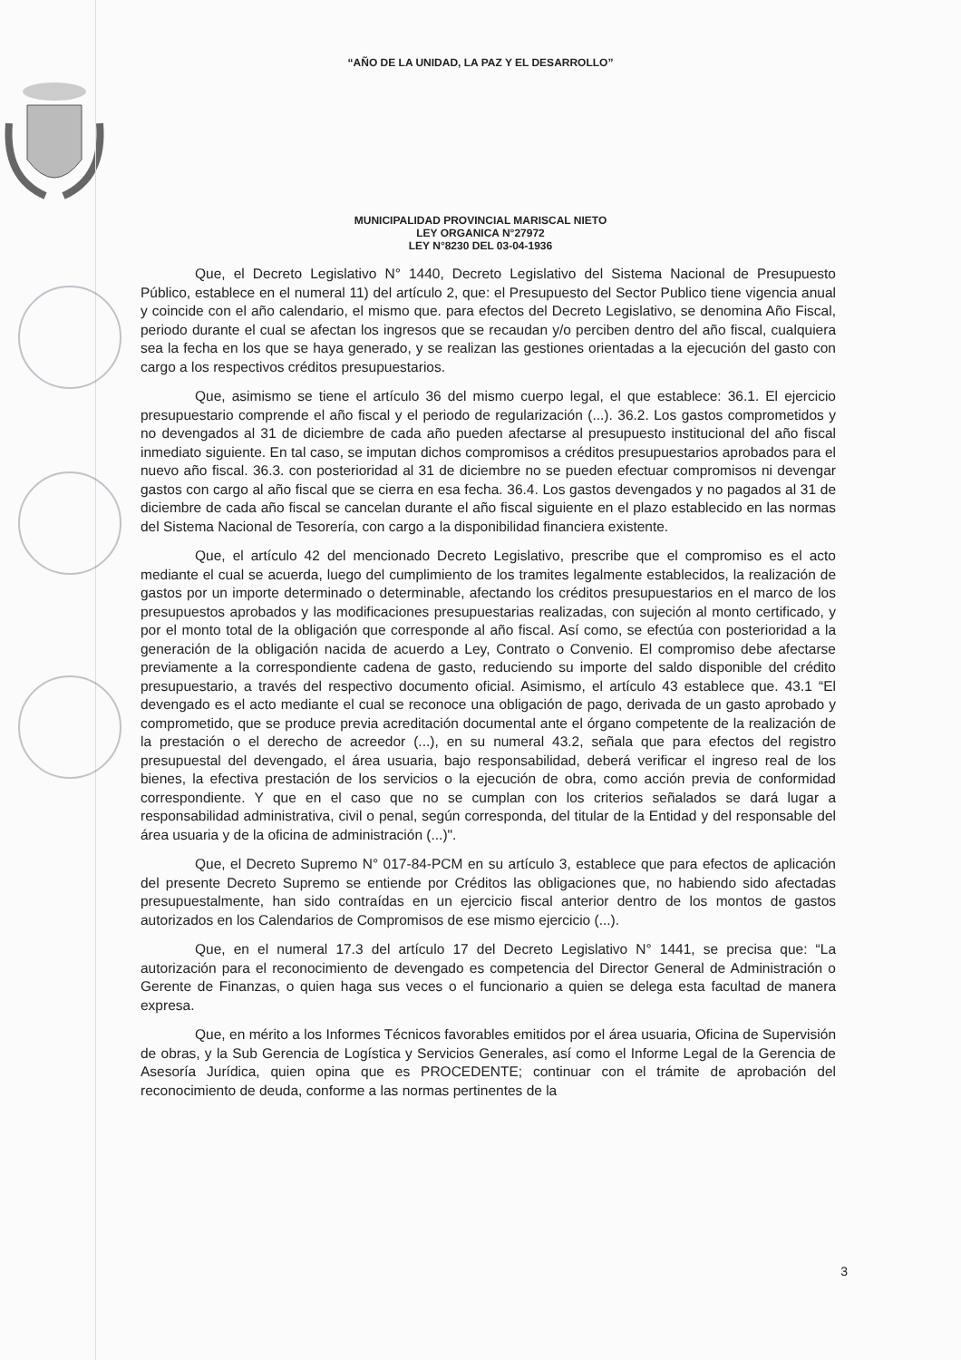“AÑO DE LA UNIDAD, LA PAZ Y EL DESARROLLO”
MUNICIPALIDAD PROVINCIAL MARISCAL NIETO
LEY ORGANICA N°27972
LEY N°8230 DEL 03-04-1936
Que, el Decreto Legislativo N° 1440, Decreto Legislativo del Sistema Nacional de Presupuesto Público, establece en el numeral 11) del artículo 2, que: el Presupuesto del Sector Publico tiene vigencia anual y coincide con el año calendario, el mismo que. para efectos del Decreto Legislativo, se denomina Año Fiscal, periodo durante el cual se afectan los ingresos que se recaudan y/o perciben dentro del año fiscal, cualquiera sea la fecha en los que se haya generado, y se realizan las gestiones orientadas a la ejecución del gasto con cargo a los respectivos créditos presupuestarios.
Que, asimismo se tiene el artículo 36 del mismo cuerpo legal, el que establece: 36.1. El ejercicio presupuestario comprende el año fiscal y el periodo de regularización (...). 36.2. Los gastos comprometidos y no devengados al 31 de diciembre de cada año pueden afectarse al presupuesto institucional del año fiscal inmediato siguiente. En tal caso, se imputan dichos compromisos a créditos presupuestarios aprobados para el nuevo año fiscal. 36.3. con posterioridad al 31 de diciembre no se pueden efectuar compromisos ni devengar gastos con cargo al año fiscal que se cierra en esa fecha. 36.4. Los gastos devengados y no pagados al 31 de diciembre de cada año fiscal se cancelan durante el año fiscal siguiente en el plazo establecido en las normas del Sistema Nacional de Tesorería, con cargo a la disponibilidad financiera existente.
Que, el artículo 42 del mencionado Decreto Legislativo, prescribe que el compromiso es el acto mediante el cual se acuerda, luego del cumplimiento de los tramites legalmente establecidos, la realización de gastos por un importe determinado o determinable, afectando los créditos presupuestarios en el marco de los presupuestos aprobados y las modificaciones presupuestarias realizadas, con sujeción al monto certificado, y por el monto total de la obligación que corresponde al año fiscal. Así como, se efectúa con posterioridad a la generación de la obligación nacida de acuerdo a Ley, Contrato o Convenio. El compromiso debe afectarse previamente a la correspondiente cadena de gasto, reduciendo su importe del saldo disponible del crédito presupuestario, a través del respectivo documento oficial. Asimismo, el artículo 43 establece que. 43.1 “El devengado es el acto mediante el cual se reconoce una obligación de pago, derivada de un gasto aprobado y comprometido, que se produce previa acreditación documental ante el órgano competente de la realización de la prestación o el derecho de acreedor (...), en su numeral 43.2, señala que para efectos del registro presupuestal del devengado, el área usuaria, bajo responsabilidad, deberá verificar el ingreso real de los bienes, la efectiva prestación de los servicios o la ejecución de obra, como acción previa de conformidad correspondiente. Y que en el caso que no se cumplan con los criterios señalados se dará lugar a responsabilidad administrativa, civil o penal, según corresponda, del titular de la Entidad y del responsable del área usuaria y de la oficina de administración (...)".
Que, el Decreto Supremo N° 017-84-PCM en su artículo 3, establece que para efectos de aplicación del presente Decreto Supremo se entiende por Créditos las obligaciones que, no habiendo sido afectadas presupuestalmente, han sido contraídas en un ejercicio fiscal anterior dentro de los montos de gastos autorizados en los Calendarios de Compromisos de ese mismo ejercicio (...).
Que, en el numeral 17.3 del artículo 17 del Decreto Legislativo N° 1441, se precisa que: “La autorización para el reconocimiento de devengado es competencia del Director General de Administración o Gerente de Finanzas, o quien haga sus veces o el funcionario a quien se delega esta facultad de manera expresa.
Que, en mérito a los Informes Técnicos favorables emitidos por el área usuaria, Oficina de Supervisión de obras, y la Sub Gerencia de Logística y Servicios Generales, así como el Informe Legal de la Gerencia de Asesoría Jurídica, quien opina que es PROCEDENTE; continuar con el trámite de aprobación del reconocimiento de deuda, conforme a las normas pertinentes de la
3